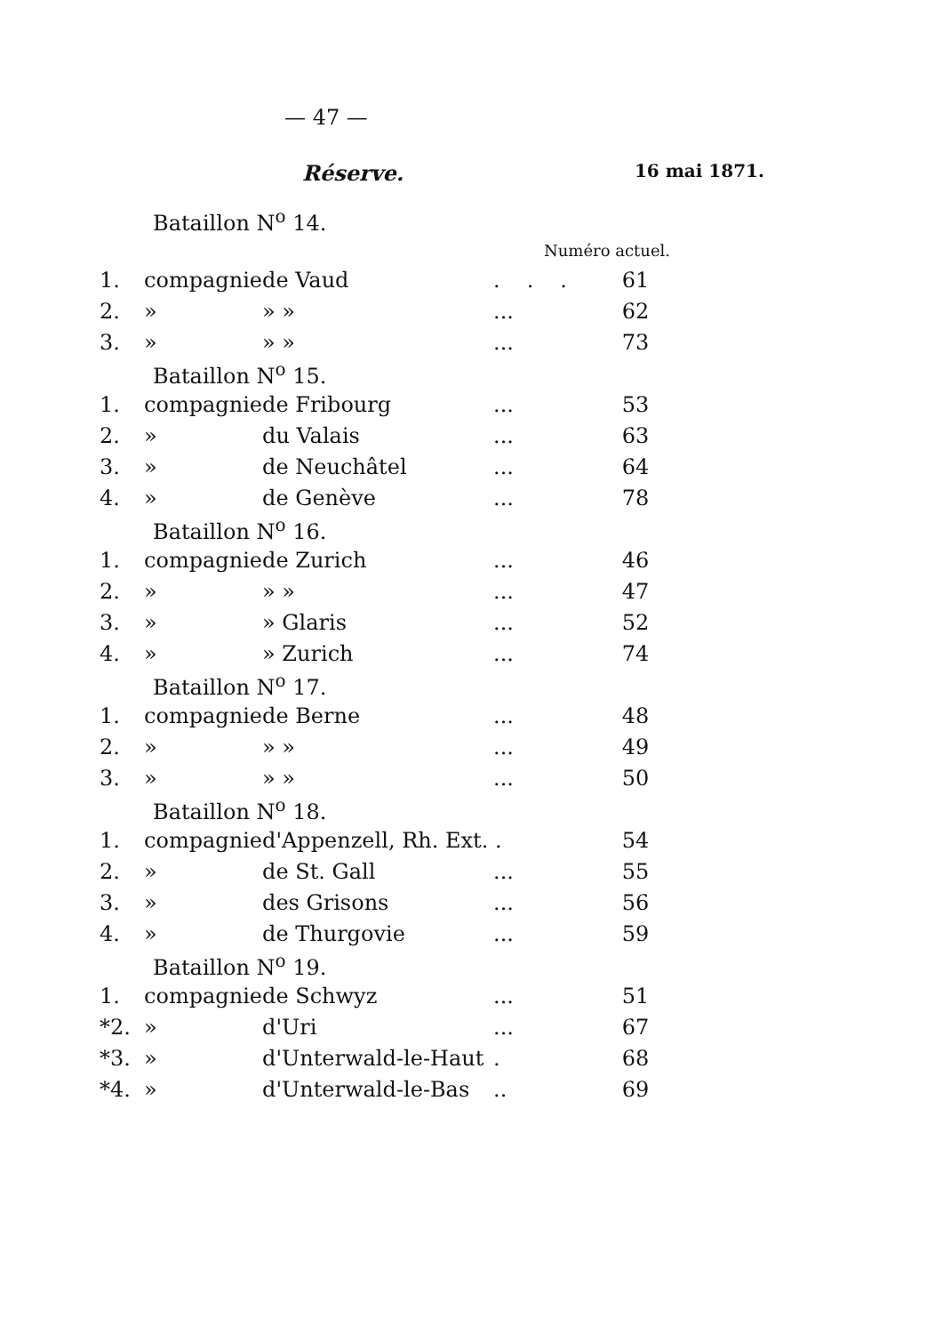— 47 —
Réserve. 16 mai 1871.
| Bataillon N<sup>o</sup> 14. | | | | |
| Numéro actuel. | | | | |
| 1. | compagnie | de Vaud | ... | 61 |
| 2. | » | » » | ... | 62 |
| 3. | » | » » | ... | 73 |
| Bataillon N<sup>o</sup> 15. | | | | |
| 1. | compagnie | de Fribourg | ... | 53 |
| 2. | » | du Valais | ... | 63 |
| 3. | » | de Neuchâtel | ... | 64 |
| 4. | » | de Genève | ... | 78 |
| Bataillon N<sup>o</sup> 16. | | | | |
| 1. | compagnie | de Zurich | ... | 46 |
| 2. | » | » » | ... | 47 |
| 3. | » | » Glaris | ... | 52 |
| 4. | » | » Zurich | ... | 74 |
| Bataillon N<sup>o</sup> 17. | | | | |
| 1. | compagnie | de Berne | ... | 48 |
| 2. | » | » » | ... | 49 |
| 3. | » | » » | ... | 50 |
| Bataillon N<sup>o</sup> 18. | | | | |
| 1. | compagnie | d'Appenzell, Rh. Ext. . | | 54 |
| 2. | » | de St. Gall | ... | 55 |
| 3. | » | des Grisons | ... | 56 |
| 4. | » | de Thurgovie | ... | 59 |
| Bataillon N<sup>o</sup> 19. | | | | |
| 1. | compagnie | de Schwyz | ... | 51 |
| *2. | » | d'Uri | ... | 67 |
| *3. | » | d'Unterwald-le-Haut | . | 68 |
| *4. | » | d'Unterwald-le-Bas | .. | 69 |